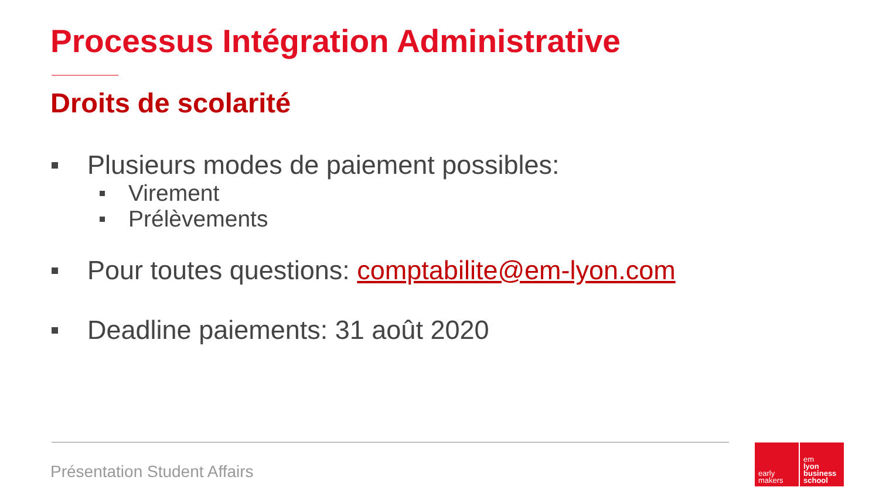Processus Intégration Administrative
Droits de scolarité
Plusieurs modes de paiement possibles:
Virement
Prélèvements
Pour toutes questions: comptabilite@em-lyon.com
Deadline paiements: 31 août 2020
Présentation Student Affairs
early
makers
em
lyon
business
school